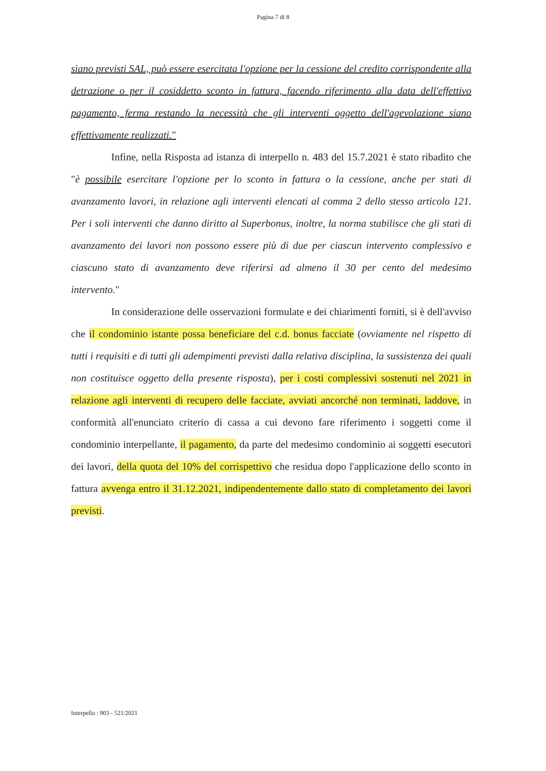Pagina 7 di 8
siano previsti SAL, può essere esercitata l'opzione per la cessione del credito corrispondente alla detrazione o per il cosiddetto sconto in fattura, facendo riferimento alla data dell'effettivo pagamento, ferma restando la necessità che gli interventi oggetto dell'agevolazione siano effettivamente realizzati."
Infine, nella Risposta ad istanza di interpello n. 483 del 15.7.2021 è stato ribadito che "è possibile esercitare l'opzione per lo sconto in fattura o la cessione, anche per stati di avanzamento lavori, in relazione agli interventi elencati al comma 2 dello stesso articolo 121. Per i soli interventi che danno diritto al Superbonus, inoltre, la norma stabilisce che gli stati di avanzamento dei lavori non possono essere più di due per ciascun intervento complessivo e ciascuno stato di avanzamento deve riferirsi ad almeno il 30 per cento del medesimo intervento."
In considerazione delle osservazioni formulate e dei chiarimenti forniti, si è dell'avviso che il condominio istante possa beneficiare del c.d. bonus facciate (ovviamente nel rispetto di tutti i requisiti e di tutti gli adempimenti previsti dalla relativa disciplina, la sussistenza dei quali non costituisce oggetto della presente risposta), per i costi complessivi sostenuti nel 2021 in relazione agli interventi di recupero delle facciate, avviati ancorché non terminati, laddove, in conformità all'enunciato criterio di cassa a cui devono fare riferimento i soggetti come il condominio interpellante, il pagamento, da parte del medesimo condominio ai soggetti esecutori dei lavori, della quota del 10% del corrispettivo che residua dopo l'applicazione dello sconto in fattura avvenga entro il 31.12.2021, indipendentemente dallo stato di completamento dei lavori previsti.
Interpello : 903 - 521/2021